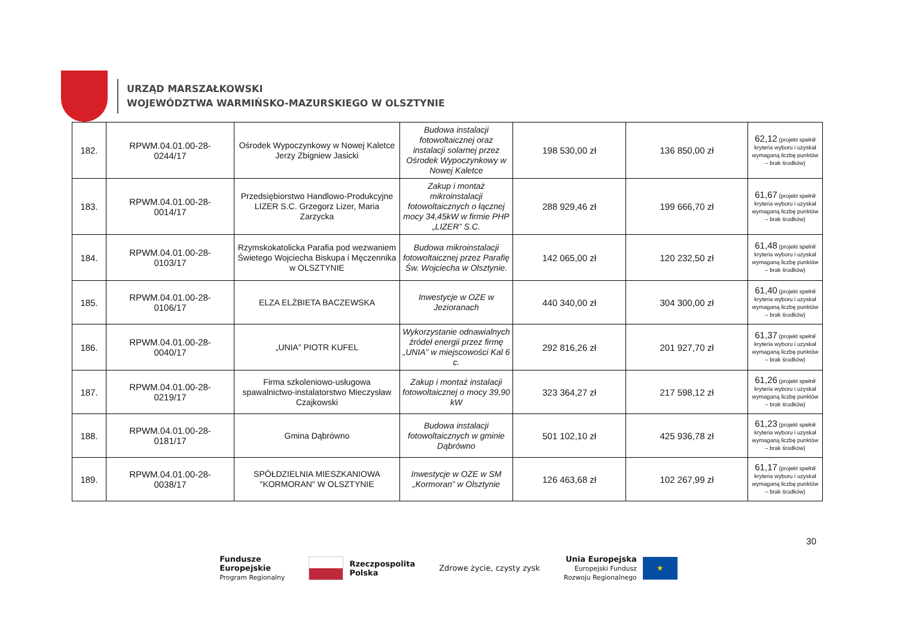URZĄD MARSZAŁKOWSKI
WOJEWÓDZTWA WARMIŃSKO-MAZURSKIEGO W OLSZTYNIE
| 182. | RPWM.04.01.00-28- 0244/17 | Ośrodek Wypoczynkowy w Nowej Kaletce Jerzy Zbigniew Jasicki | Budowa instalacji fotowoltaicznej oraz instalacji solarnej przez Ośrodek Wypoczynkowy w Nowej Kaletce | 198 530,00 zł | 136 850,00 zł | 62,12 (projekt spełnił kryteria wyboru i uzyskał wymaganą liczbę punktów – brak środków) |
| 183. | RPWM.04.01.00-28- 0014/17 | Przedsiębiorstwo Handlowo-Produkcyjne LIZER S.C. Grzegorz Lizer, Maria Zarzycka | Zakup i montaż mikroinstalacji fotowoltaicznych o łącznej mocy 34,45kW w firmie PHP „LIZER” S.C. | 288 929,46 zł | 199 666,70 zł | 61,67 (projekt spełnił kryteria wyboru i uzyskał wymaganą liczbę punktów – brak środków) |
| 184. | RPWM.04.01.00-28- 0103/17 | Rzymskokatolicka Parafia pod wezwaniem Świetego Wojciecha Biskupa i Męczennika w OLSZTYNIE | Budowa mikroinstalacji fotowoltaicznej przez Parafię Św. Wojciecha w Olsztynie. | 142 065,00 zł | 120 232,50 zł | 61,48 (projekt spełnił kryteria wyboru i uzyskał wymaganą liczbę punktów – brak środków) |
| 185. | RPWM.04.01.00-28- 0106/17 | ELZA ELŻBIETA BACZEWSKA | Inwestycje w OZE w Jezioranach | 440 340,00 zł | 304 300,00 zł | 61,40 (projekt spełnił kryteria wyboru i uzyskał wymaganą liczbę punktów – brak środków) |
| 186. | RPWM.04.01.00-28- 0040/17 | „UNIA” PIOTR KUFEL | Wykorzystanie odnawialnych źródeł energii przez firmę „UNIA” w miejscowości Kal 6 c. | 292 816,26 zł | 201 927,70 zł | 61,37 (projekt spełnił kryteria wyboru i uzyskał wymaganą liczbę punktów – brak środków) |
| 187. | RPWM.04.01.00-28- 0219/17 | Firma szkoleniowo-usługowa spawalnictwo-instalatorstwo Mieczysław Czajkowski | Zakup i montaż instalacji fotowoltaicznej o mocy 39,90 kW | 323 364,27 zł | 217 598,12 zł | 61,26 (projekt spełnił kryteria wyboru i uzyskał wymaganą liczbę punktów – brak środków) |
| 188. | RPWM.04.01.00-28- 0181/17 | Gmina Dąbrówno | Budowa instalacji fotowoltaicznych w gminie Dąbrówno | 501 102,10 zł | 425 936,78 zł | 61,23 (projekt spełnił kryteria wyboru i uzyskał wymaganą liczbę punktów – brak środków) |
| 189. | RPWM.04.01.00-28- 0038/17 | SPÓŁDZIELNIA MIESZKANIOWA "KORMORAN" W OLSZTYNIE | Inwestycje w OZE w SM „Kormoran” w Olsztynie | 126 463,68 zł | 102 267,99 zł | 61,17 (projekt spełnił kryteria wyboru i uzyskał wymaganą liczbę punktów – brak środków) |
30
Fundusze
Europejskie
Program Regionalny
Rzeczpospolita
Polska
Zdrowe życie, czysty zysk
Unia Europejska
Europejski Fundusz
Rozwoju Regionalnego
★